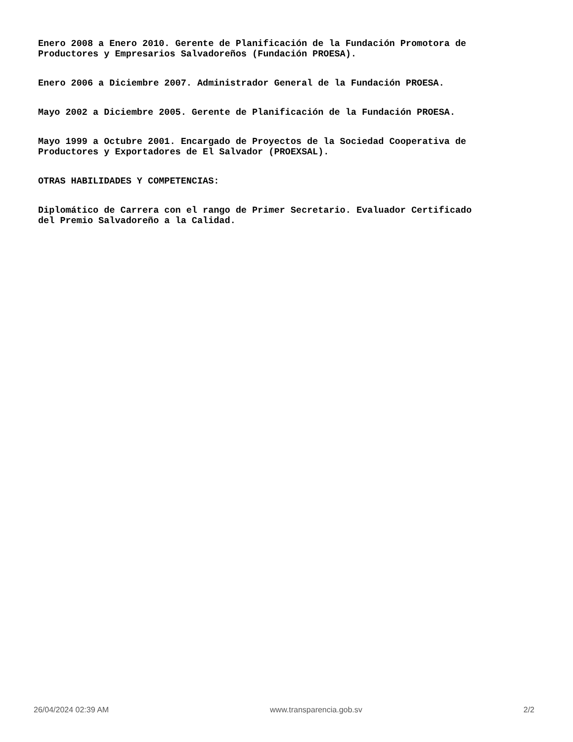Enero 2008 a Enero 2010. Gerente de Planificación de la Fundación Promotora de Productores y Empresarios Salvadoreños (Fundación PROESA).
Enero 2006 a Diciembre 2007. Administrador General de la Fundación PROESA.
Mayo 2002 a Diciembre 2005. Gerente de Planificación de la Fundación PROESA.
Mayo 1999 a Octubre 2001. Encargado de Proyectos de la Sociedad Cooperativa de Productores y Exportadores de El Salvador (PROEXSAL).
OTRAS HABILIDADES Y COMPETENCIAS:
Diplomático de Carrera con el rango de Primer Secretario. Evaluador Certificado del Premio Salvadoreño a la Calidad.
26/04/2024 02:39 AM www.transparencia.gob.sv 2/2